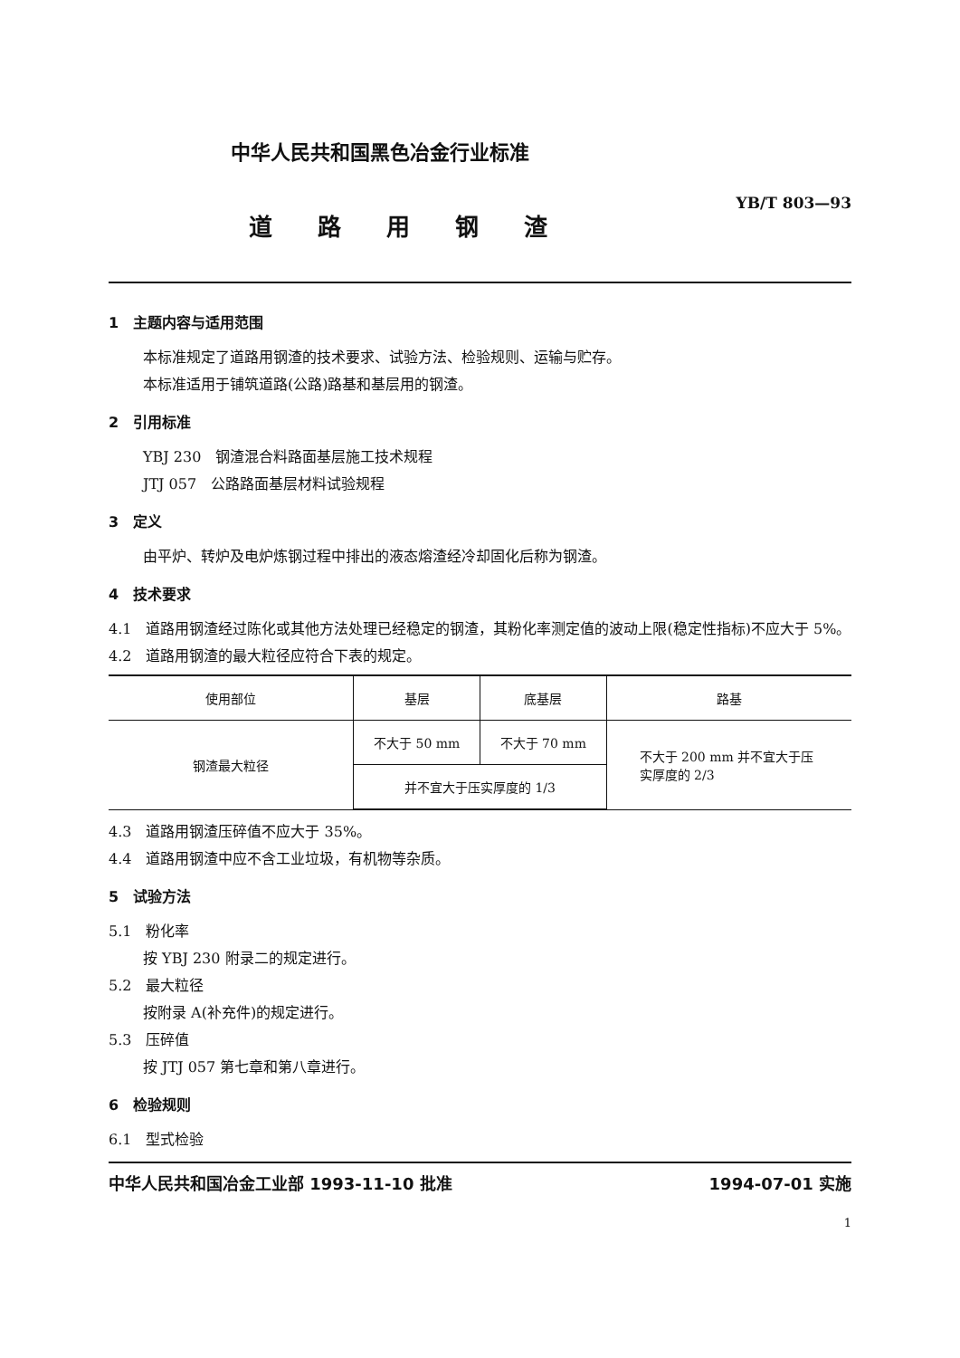中华人民共和国黑色冶金行业标准
YB/T 803—93
道路用钢渣
1　主题内容与适用范围
本标准规定了道路用钢渣的技术要求、试验方法、检验规则、运输与贮存。
本标准适用于铺筑道路(公路)路基和基层用的钢渣。
2　引用标准
YBJ 230　钢渣混合料路面基层施工技术规程
JTJ 057　公路路面基层材料试验规程
3　定义
由平炉、转炉及电炉炼钢过程中排出的液态熔渣经冷却固化后称为钢渣。
4　技术要求
4.1　道路用钢渣经过陈化或其他方法处理已经稳定的钢渣，其粉化率测定值的波动上限(稳定性指标)不应大于 5%。
4.2　道路用钢渣的最大粒径应符合下表的规定。
| 使用部位 | 基层 | 底基层 | 路基 |
| --- | --- | --- | --- |
| 钢渣最大粒径 | 不大于 50 mm | 不大于 70 mm | 不大于 200 mm 并不宜大于压 实厚度的 2/3 |
| | 并不宜大于压实厚度的 1/3 | | |
4.3　道路用钢渣压碎值不应大于 35%。
4.4　道路用钢渣中应不含工业垃圾，有机物等杂质。
5　试验方法
5.1　粉化率
按 YBJ 230 附录二的规定进行。
5.2　最大粒径
按附录 A(补充件)的规定进行。
5.3　压碎值
按 JTJ 057 第七章和第八章进行。
6　检验规则
6.1　型式检验
中华人民共和国冶金工业部 1993-11-10 批准 1994-07-01 实施
1